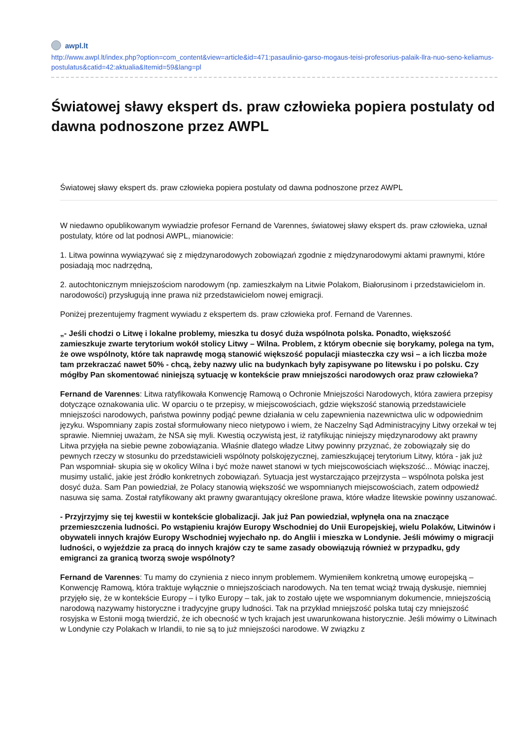awpl.lt
http://www.awpl.lt/index.php?option=com_content&view=article&id=471:pasaulinio-garso-mogaus-teisi-profesorius-palaik-llra-nuo-seno-keliamus-postulatus&catid=42:aktualia&Itemid=59&lang=pl
Światowej sławy ekspert ds. praw człowieka popiera postulaty od dawna podnoszone przez AWPL
Światowej sławy ekspert ds. praw człowieka popiera postulaty od dawna podnoszone przez AWPL
W niedawno opublikowanym wywiadzie profesor Fernand de Varennes, światowej sławy ekspert ds. praw człowieka, uznał postulaty, które od lat podnosi AWPL, mianowicie:
1. Litwa powinna wywiązywać się z międzynarodowych zobowiązań zgodnie z międzynarodowymi aktami prawnymi, które posiadają moc nadrzędną,
2. autochtonicznym mniejszościom narodowym (np. zamieszkałym na Litwie Polakom, Białorusinom i przedstawicielom in. narodowości) przysługują inne prawa niż przedstawicielom nowej emigracji.
Poniżej prezentujemy fragment wywiadu z ekspertem ds. praw człowieka prof. Fernand de Varennes.
„- Jeśli chodzi o Litwę i lokalne problemy, mieszka tu dosyć duża wspólnota polska. Ponadto, większość zamieszkuje zwarte terytorium wokół stolicy Litwy – Wilna. Problem, z którym obecnie się borykamy, polega na tym, że owe wspólnoty, które tak naprawdę mogą stanowić większość populacji miasteczka czy wsi – a ich liczba może tam przekraczać nawet 50% - chcą, żeby nazwy ulic na budynkach były zapisywane po litewsku i po polsku. Czy mógłby Pan skomentować niniejszą sytuację w kontekście praw mniejszości narodowych oraz praw człowieka?
Fernand de Varennes: Litwa ratyfikowała Konwencję Ramową o Ochronie Mniejszości Narodowych, która zawiera przepisy dotyczące oznakowania ulic. W oparciu o te przepisy, w miejscowościach, gdzie większość stanowią przedstawiciele mniejszości narodowych, państwa powinny podjąć pewne działania w celu zapewnienia nazewnictwa ulic w odpowiednim języku. Wspomniany zapis został sformułowany nieco nietypowo i wiem, że Naczelny Sąd Administracyjny Litwy orzekał w tej sprawie. Niemniej uważam, że NSA się myli. Kwestią oczywistą jest, iż ratyfikując niniejszy międzynarodowy akt prawny Litwa przyjęła na siebie pewne zobowiązania. Właśnie dlatego władze Litwy powinny przyznać, że zobowiązały się do pewnych rzeczy w stosunku do przedstawicieli wspólnoty polskojęzycznej, zamieszkującej terytorium Litwy, która - jak już Pan wspomniał- skupia się w okolicy Wilna i być może nawet stanowi w tych miejscowościach większość... Mówiąc inaczej, musimy ustalić, jakie jest źródło konkretnych zobowiązań. Sytuacja jest wystarczająco przejrzysta – wspólnota polska jest dosyć duża. Sam Pan powiedział, że Polacy stanowią większość we wspomnianych miejscowościach, zatem odpowiedź nasuwa się sama. Został ratyfikowany akt prawny gwarantujący określone prawa, które władze litewskie powinny uszanować.
- Przyjrzyjmy się tej kwestii w kontekście globalizacji. Jak już Pan powiedział, wpłynęła ona na znaczące przemieszczenia ludności. Po wstąpieniu krajów Europy Wschodniej do Unii Europejskiej, wielu Polaków, Litwinów i obywateli innych krajów Europy Wschodniej wyjechało np. do Anglii i mieszka w Londynie. Jeśli mówimy o migracji ludności, o wyjeździe za pracą do innych krajów czy te same zasady obowiązują również w przypadku, gdy emigranci za granicą tworzą swoje wspólnoty?
Fernand de Varennes: Tu mamy do czynienia z nieco innym problemem. Wymieniłem konkretną umowę europejską – Konwencję Ramową, która traktuje wyłącznie o mniejszościach narodowych. Na ten temat wciąż trwają dyskusje, niemniej przyjęło się, że w kontekście Europy – i tylko Europy – tak, jak to zostało ujęte we wspomnianym dokumencie, mniejszością narodową nazywamy historyczne i tradycyjne grupy ludności. Tak na przykład mniejszość polska tutaj czy mniejszość rosyjska w Estonii mogą twierdzić, że ich obecność w tych krajach jest uwarunkowana historycznie. Jeśli mówimy o Litwinach w Londynie czy Polakach w Irlandii, to nie są to już mniejszości narodowe. W związku z